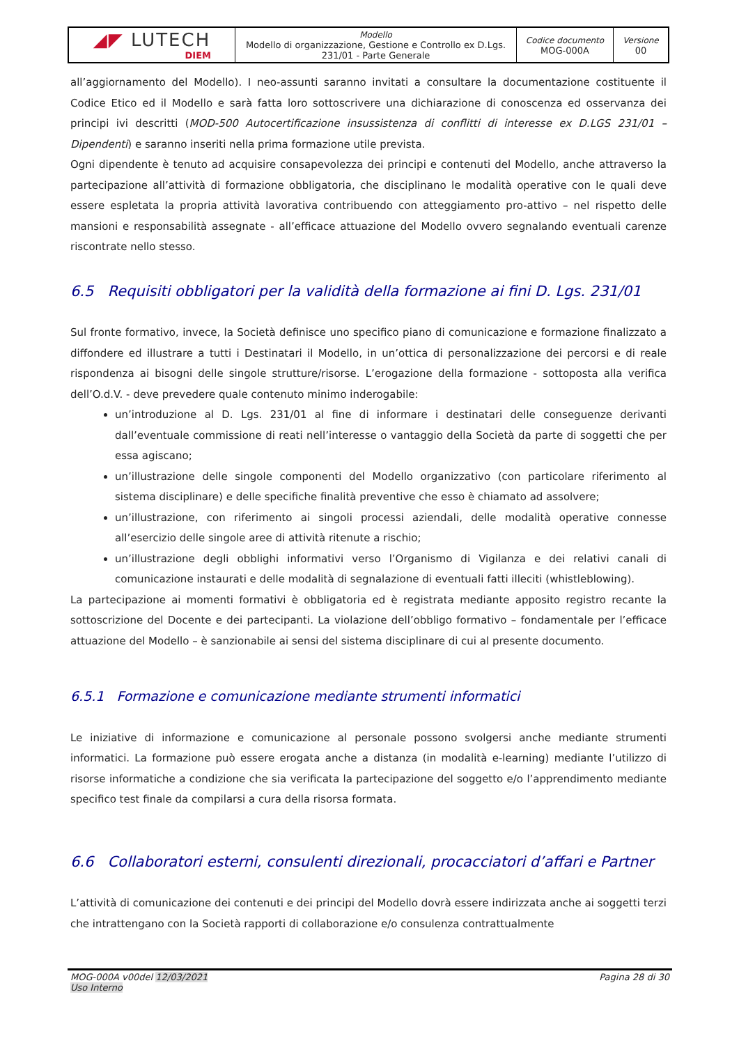| ◢◤ LUTECH DIEM | Modello Modello di organizzazione, Gestione e Controllo ex D.Lgs. 231/01 - Parte Generale | Codice documento MOG-000A | Versione 00 |
all’aggiornamento del Modello). I neo-assunti saranno invitati a consultare la documentazione costituente il Codice Etico ed il Modello e sarà fatta loro sottoscrivere una dichiarazione di conoscenza ed osservanza dei principi ivi descritti (MOD-500 Autocertificazione insussistenza di conflitti di interesse ex D.LGS 231/01 – Dipendenti) e saranno inseriti nella prima formazione utile prevista.
Ogni dipendente è tenuto ad acquisire consapevolezza dei principi e contenuti del Modello, anche attraverso la partecipazione all’attività di formazione obbligatoria, che disciplinano le modalità operative con le quali deve essere espletata la propria attività lavorativa contribuendo con atteggiamento pro-attivo – nel rispetto delle mansioni e responsabilità assegnate - all’efficace attuazione del Modello ovvero segnalando eventuali carenze riscontrate nello stesso.
6.5 Requisiti obbligatori per la validità della formazione ai fini D. Lgs. 231/01
Sul fronte formativo, invece, la Società definisce uno specifico piano di comunicazione e formazione finalizzato a diffondere ed illustrare a tutti i Destinatari il Modello, in un’ottica di personalizzazione dei percorsi e di reale rispondenza ai bisogni delle singole strutture/risorse. L’erogazione della formazione - sottoposta alla verifica dell’O.d.V. - deve prevedere quale contenuto minimo inderogabile:
un’introduzione al D. Lgs. 231/01 al fine di informare i destinatari delle conseguenze derivanti dall’eventuale commissione di reati nell’interesse o vantaggio della Società da parte di soggetti che per essa agiscano;
un’illustrazione delle singole componenti del Modello organizzativo (con particolare riferimento al sistema disciplinare) e delle specifiche finalità preventive che esso è chiamato ad assolvere;
un’illustrazione, con riferimento ai singoli processi aziendali, delle modalità operative connesse all’esercizio delle singole aree di attività ritenute a rischio;
un’illustrazione degli obblighi informativi verso l’Organismo di Vigilanza e dei relativi canali di comunicazione instaurati e delle modalità di segnalazione di eventuali fatti illeciti (whistleblowing).
La partecipazione ai momenti formativi è obbligatoria ed è registrata mediante apposito registro recante la sottoscrizione del Docente e dei partecipanti. La violazione dell’obbligo formativo – fondamentale per l’efficace attuazione del Modello – è sanzionabile ai sensi del sistema disciplinare di cui al presente documento.
6.5.1 Formazione e comunicazione mediante strumenti informatici
Le iniziative di informazione e comunicazione al personale possono svolgersi anche mediante strumenti informatici. La formazione può essere erogata anche a distanza (in modalità e-learning) mediante l’utilizzo di risorse informatiche a condizione che sia verificata la partecipazione del soggetto e/o l’apprendimento mediante specifico test finale da compilarsi a cura della risorsa formata.
6.6 Collaboratori esterni, consulenti direzionali, procacciatori d’affari e Partner
L’attività di comunicazione dei contenuti e dei principi del Modello dovrà essere indirizzata anche ai soggetti terzi che intrattengano con la Società rapporti di collaborazione e/o consulenza contrattualmente
MOG-000A v00del 12/03/2021
Uso Interno
Pagina 28 di 30